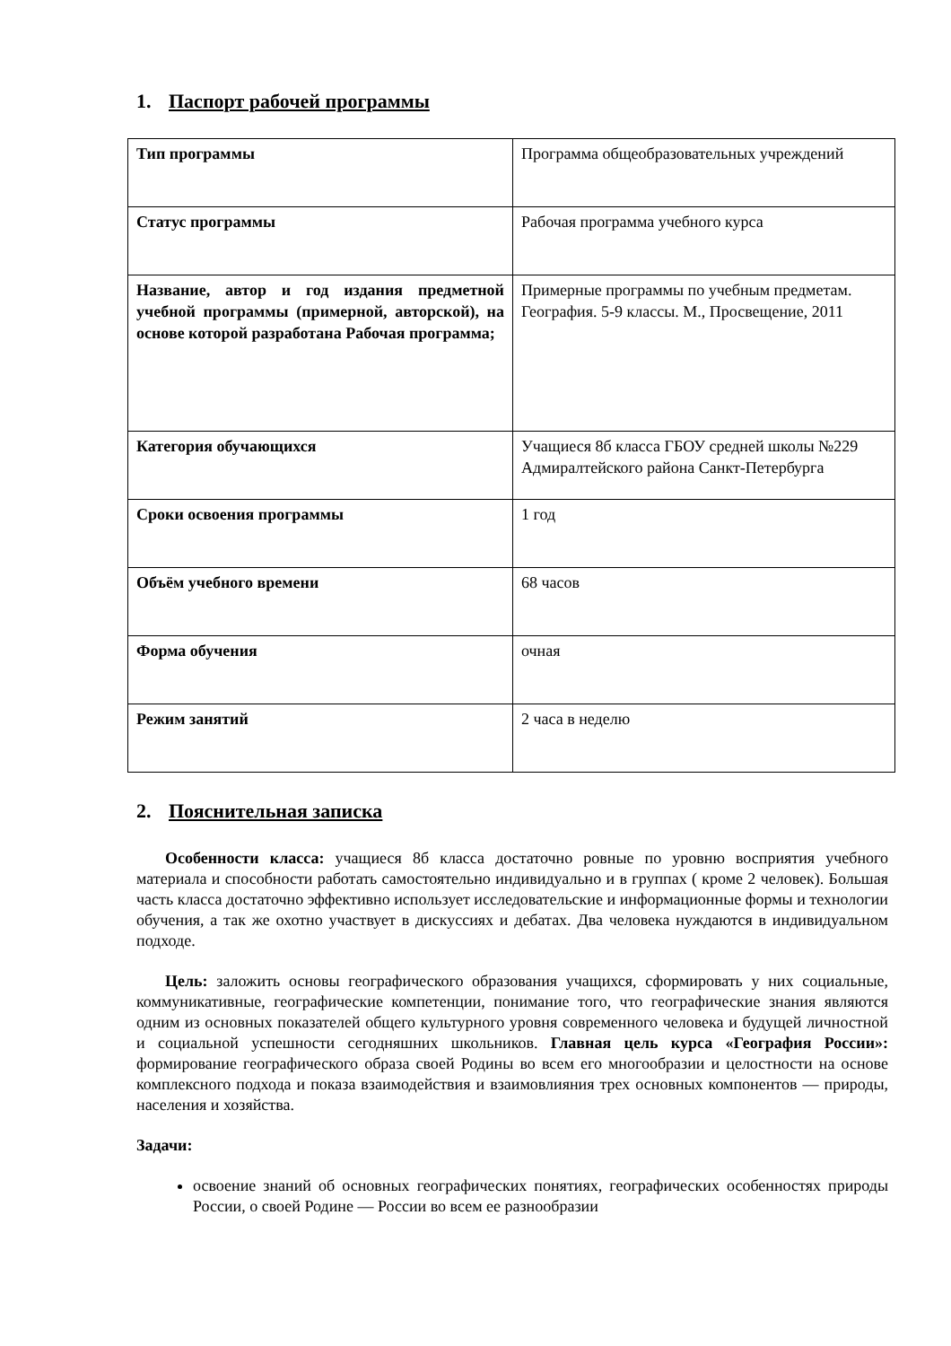1. Паспорт рабочей программы
| Тип программы | Программа общеобразовательных учреждений |
| Статус программы | Рабочая программа учебного курса |
| Название, автор и год издания предметной учебной программы (примерной, авторской), на основе которой разработана Рабочая программа; | Примерные программы по учебным предметам. География. 5-9 классы. М., Просвещение, 2011 |
| Категория обучающихся | Учащиеся 8б класса ГБОУ средней школы №229 Адмиралтейского района Санкт-Петербурга |
| Сроки освоения программы | 1 год |
| Объём учебного времени | 68 часов |
| Форма обучения | очная |
| Режим занятий | 2 часа в неделю |
2. Пояснительная записка
Особенности класса: учащиеся 8б класса достаточно ровные по уровню восприятия учебного материала и способности работать самостоятельно индивидуально и в группах ( кроме 2 человек). Большая часть класса достаточно эффективно использует исследовательские и информационные формы и технологии обучения, а так же охотно участвует в дискуссиях и дебатах. Два человека нуждаются в индивидуальном подходе.
Цель: заложить основы географического образования учащихся, сформировать у них социальные, коммуникативные, географические компетенции, понимание того, что географические знания являются одним из основных показателей общего культурного уровня современного человека и будущей личностной и социальной успешности сегодняшних школьников. Главная цель курса «География России»: формирование географического образа своей Родины во всем его многообразии и целостности на основе комплексного подхода и показа взаимодействия и взаимовлияния трех основных компонентов — природы, населения и хозяйства.
Задачи:
освоение знаний об основных географических понятиях, географических особенностях природы России, о своей Родине — России во всем ее разнообразии